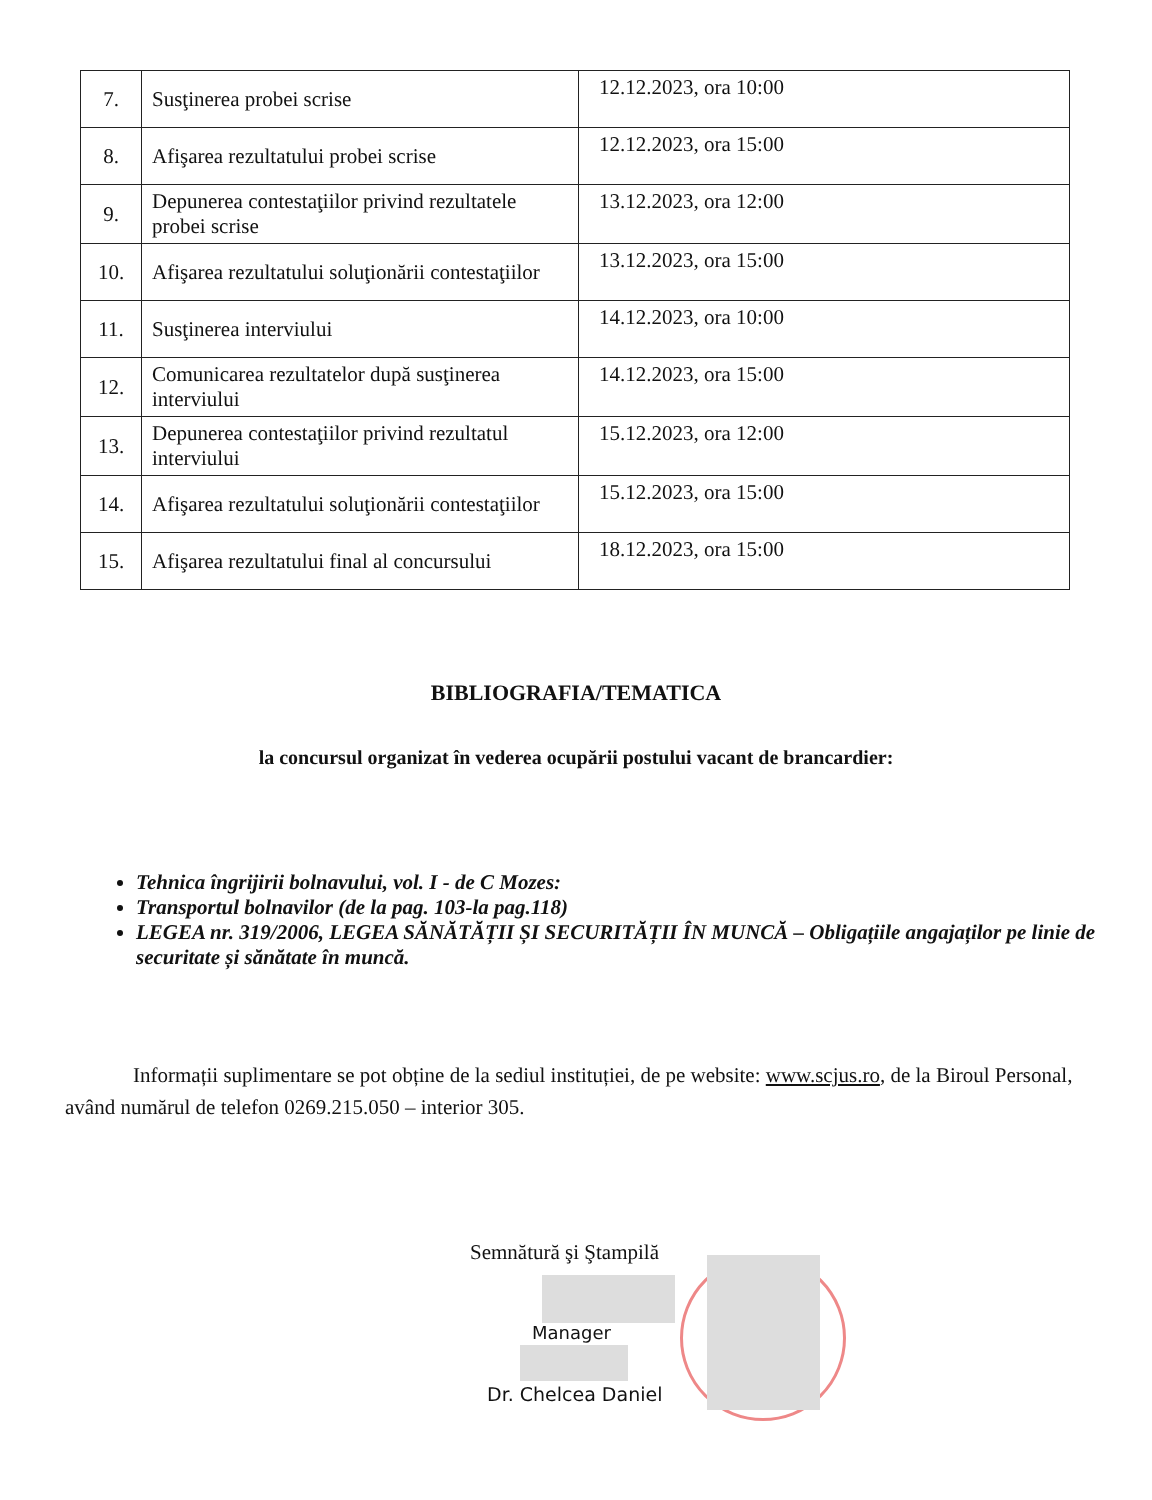| 7. | Susţinerea probei scrise | 12.12.2023, ora 10:00 |
| 8. | Afişarea rezultatului probei scrise | 12.12.2023, ora 15:00 |
| 9. | Depunerea contestaţiilor privind rezultatele probei scrise | 13.12.2023, ora 12:00 |
| 10. | Afişarea rezultatului soluţionării contestaţiilor | 13.12.2023, ora 15:00 |
| 11. | Susţinerea interviului | 14.12.2023, ora 10:00 |
| 12. | Comunicarea rezultatelor după susţinerea interviului | 14.12.2023, ora 15:00 |
| 13. | Depunerea contestaţiilor privind rezultatul interviului | 15.12.2023, ora 12:00 |
| 14. | Afişarea rezultatului soluţionării contestaţiilor | 15.12.2023, ora 15:00 |
| 15. | Afişarea rezultatului final al concursului | 18.12.2023, ora 15:00 |
BIBLIOGRAFIA/TEMATICA
la concursul organizat în vederea ocupării postului vacant de brancardier:
Tehnica îngrijirii bolnavului, vol. I - de C Mozes:
Transportul bolnavilor (de la pag. 103-la pag.118)
LEGEA nr. 319/2006, LEGEA SĂNĂTĂȚII ȘI SECURITĂȚII ÎN MUNCĂ – Obligațiile angajaților pe linie de securitate și sănătate în muncă.
Informații suplimentare se pot obține de la sediul instituției, de pe website: www.scjus.ro, de la Biroul Personal, având numărul de telefon 0269.215.050 – interior 305.
Semnătură şi Ştampilă
Manager
Dr. Chelcea Daniel